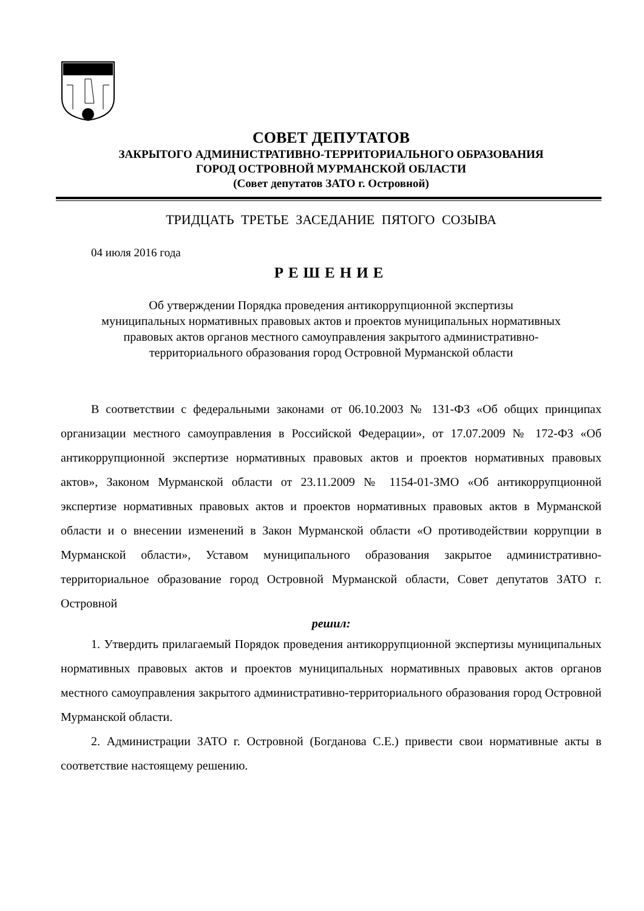СОВЕТ ДЕПУТАТОВ
ЗАКРЫТОГО АДМИНИСТРАТИВНО-ТЕРРИТОРИАЛЬНОГО ОБРАЗОВАНИЯ
ГОРОД ОСТРОВНОЙ МУРМАНСКОЙ ОБЛАСТИ
(Совет депутатов ЗАТО г. Островной)
ТРИДЦАТЬ ТРЕТЬЕ ЗАСЕДАНИЕ ПЯТОГО СОЗЫВА
04 июля 2016 года
РЕШЕНИЕ
Об утверждении Порядка проведения антикоррупционной экспертизы
муниципальных нормативных правовых актов и проектов муниципальных нормативных
правовых актов органов местного самоуправления закрытого административно-
территориального образования город Островной Мурманской области
В соответствии с федеральными законами от 06.10.2003 № 131-ФЗ «Об общих принципах организации местного самоуправления в Российской Федерации», от 17.07.2009 № 172-ФЗ «Об антикоррупционной экспертизе нормативных правовых актов и проектов нормативных правовых актов», Законом Мурманской области от 23.11.2009 № 1154-01-ЗМО «Об антикоррупционной экспертизе нормативных правовых актов и проектов нормативных правовых актов в Мурманской области и о внесении изменений в Закон Мурманской области «О противодействии коррупции в Мурманской области», Уставом муниципального образования закрытое административно-территориальное образование город Островной Мурманской области, Совет депутатов ЗАТО г. Островной
решил:
1. Утвердить прилагаемый Порядок проведения антикоррупционной экспертизы муниципальных нормативных правовых актов и проектов муниципальных нормативных правовых актов органов местного самоуправления закрытого административно-территориального образования город Островной Мурманской области.
2. Администрации ЗАТО г. Островной (Богданова С.Е.) привести свои нормативные акты в соответствие настоящему решению.